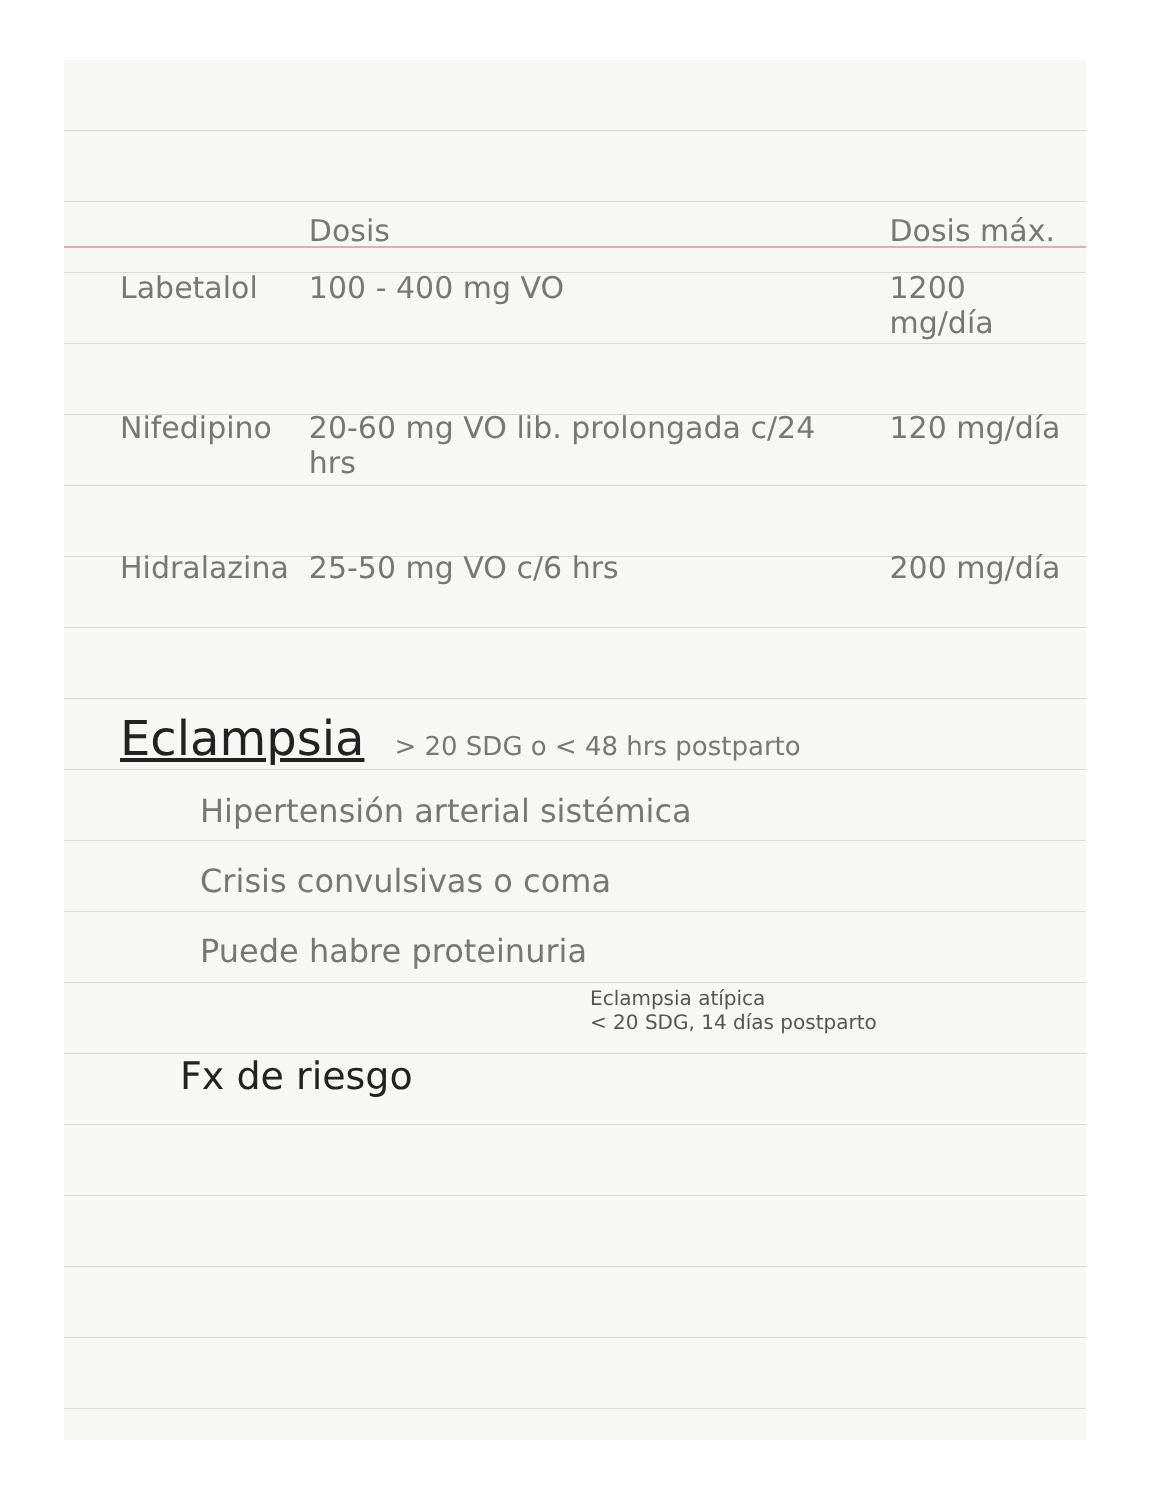| | Dosis | Dosis máx. |
| --- | --- | --- |
| Labetalol | 100 - 400 mg VO | 1200 mg/día |
| Nifedipino | 20-60 mg VO lib. prolongada c/24 hrs | 120 mg/día |
| Hidralazina | 25-50 mg VO c/6 hrs | 200 mg/día |
Eclampsia
> 20 SDG o < 48 hrs postparto
Hipertensión arterial sistémica
Crisis convulsivas o coma
Puede habre proteinuria
Eclampsia atípica
< 20 SDG, 14 días postparto
Fx de riesgo